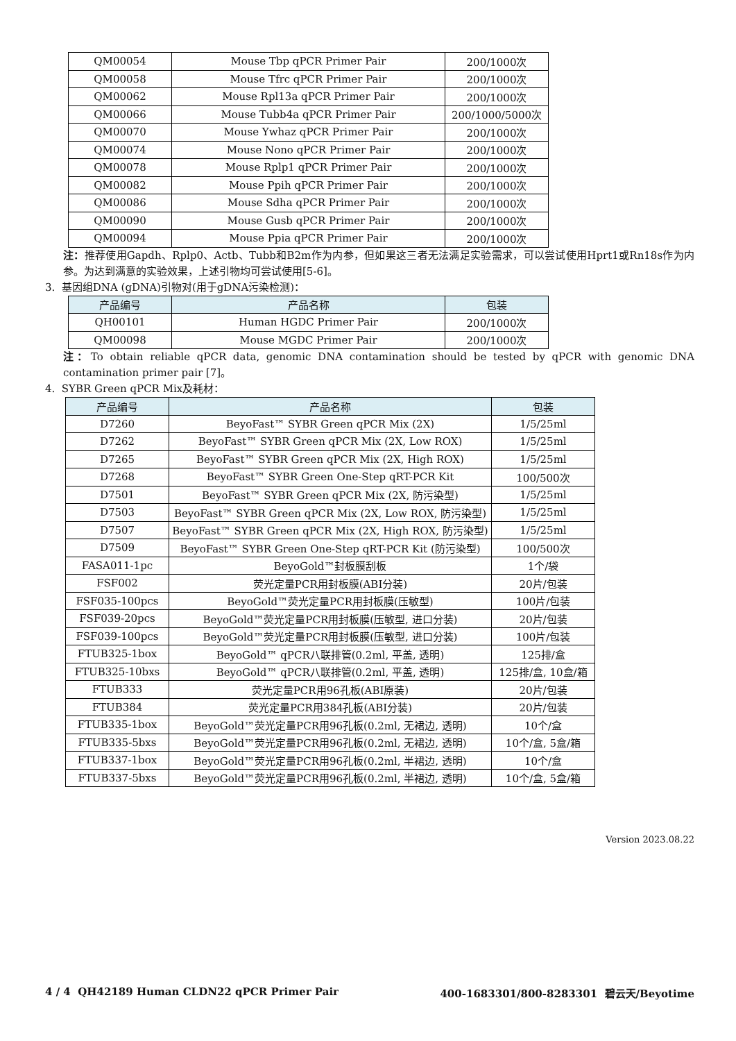| QM00054 | Mouse Tbp qPCR Primer Pair | 200/1000次 |
| QM00058 | Mouse Tfrc qPCR Primer Pair | 200/1000次 |
| QM00062 | Mouse Rpl13a qPCR Primer Pair | 200/1000次 |
| QM00066 | Mouse Tubb4a qPCR Primer Pair | 200/1000/5000次 |
| QM00070 | Mouse Ywhaz qPCR Primer Pair | 200/1000次 |
| QM00074 | Mouse Nono qPCR Primer Pair | 200/1000次 |
| QM00078 | Mouse Rplp1 qPCR Primer Pair | 200/1000次 |
| QM00082 | Mouse Ppih qPCR Primer Pair | 200/1000次 |
| QM00086 | Mouse Sdha qPCR Primer Pair | 200/1000次 |
| QM00090 | Mouse Gusb qPCR Primer Pair | 200/1000次 |
| QM00094 | Mouse Ppia qPCR Primer Pair | 200/1000次 |
注：推荐使用Gapdh、Rplp0、Actb、Tubb和B2m作为内参，但如果这三者无法满足实验需求，可以尝试使用Hprt1或Rn18s作为内参。为达到满意的实验效果，上述引物均可尝试使用[5-6]。
3. 基因组DNA (gDNA)引物对(用于gDNA污染检测)：
| 产品编号 | 产品名称 | 包装 |
| --- | --- | --- |
| QH00101 | Human HGDC Primer Pair | 200/1000次 |
| QM00098 | Mouse MGDC Primer Pair | 200/1000次 |
注：To obtain reliable qPCR data, genomic DNA contamination should be tested by qPCR with genomic DNA contamination primer pair [7]。
4. SYBR Green qPCR Mix及耗材：
| 产品编号 | 产品名称 | 包装 |
| --- | --- | --- |
| D7260 | BeyoFast™ SYBR Green qPCR Mix (2X) | 1/5/25ml |
| D7262 | BeyoFast™ SYBR Green qPCR Mix (2X, Low ROX) | 1/5/25ml |
| D7265 | BeyoFast™ SYBR Green qPCR Mix (2X, High ROX) | 1/5/25ml |
| D7268 | BeyoFast™ SYBR Green One-Step qRT-PCR Kit | 100/500次 |
| D7501 | BeyoFast™ SYBR Green qPCR Mix (2X, 防污染型) | 1/5/25ml |
| D7503 | BeyoFast™ SYBR Green qPCR Mix (2X, Low ROX, 防污染型) | 1/5/25ml |
| D7507 | BeyoFast™ SYBR Green qPCR Mix (2X, High ROX, 防污染型) | 1/5/25ml |
| D7509 | BeyoFast™ SYBR Green One-Step qRT-PCR Kit (防污染型) | 100/500次 |
| FASA011-1pc | BeyoGold™封板膜刮板 | 1个/袋 |
| FSF002 | 荧光定量PCR用封板膜(ABI分装) | 20片/包装 |
| FSF035-100pcs | BeyoGold™荧光定量PCR用封板膜(压敏型) | 100片/包装 |
| FSF039-20pcs | BeyoGold™荧光定量PCR用封板膜(压敏型, 进口分装) | 20片/包装 |
| FSF039-100pcs | BeyoGold™荧光定量PCR用封板膜(压敏型, 进口分装) | 100片/包装 |
| FTUB325-1box | BeyoGold™ qPCR八联排管(0.2ml, 平盖, 透明) | 125排/盒 |
| FTUB325-10bxs | BeyoGold™ qPCR八联排管(0.2ml, 平盖, 透明) | 125排/盒, 10盒/箱 |
| FTUB333 | 荧光定量PCR用96孔板(ABI原装) | 20片/包装 |
| FTUB384 | 荧光定量PCR用384孔板(ABI分装) | 20片/包装 |
| FTUB335-1box | BeyoGold™荧光定量PCR用96孔板(0.2ml, 无裙边, 透明) | 10个/盒 |
| FTUB335-5bxs | BeyoGold™荧光定量PCR用96孔板(0.2ml, 无裙边, 透明) | 10个/盒, 5盒/箱 |
| FTUB337-1box | BeyoGold™荧光定量PCR用96孔板(0.2ml, 半裙边, 透明) | 10个/盒 |
| FTUB337-5bxs | BeyoGold™荧光定量PCR用96孔板(0.2ml, 半裙边, 透明) | 10个/盒, 5盒/箱 |
Version 2023.08.22
4 / 4 QH42189 Human CLDN22 qPCR Primer Pair 400-1683301/800-8283301 碧云天/Beyotime